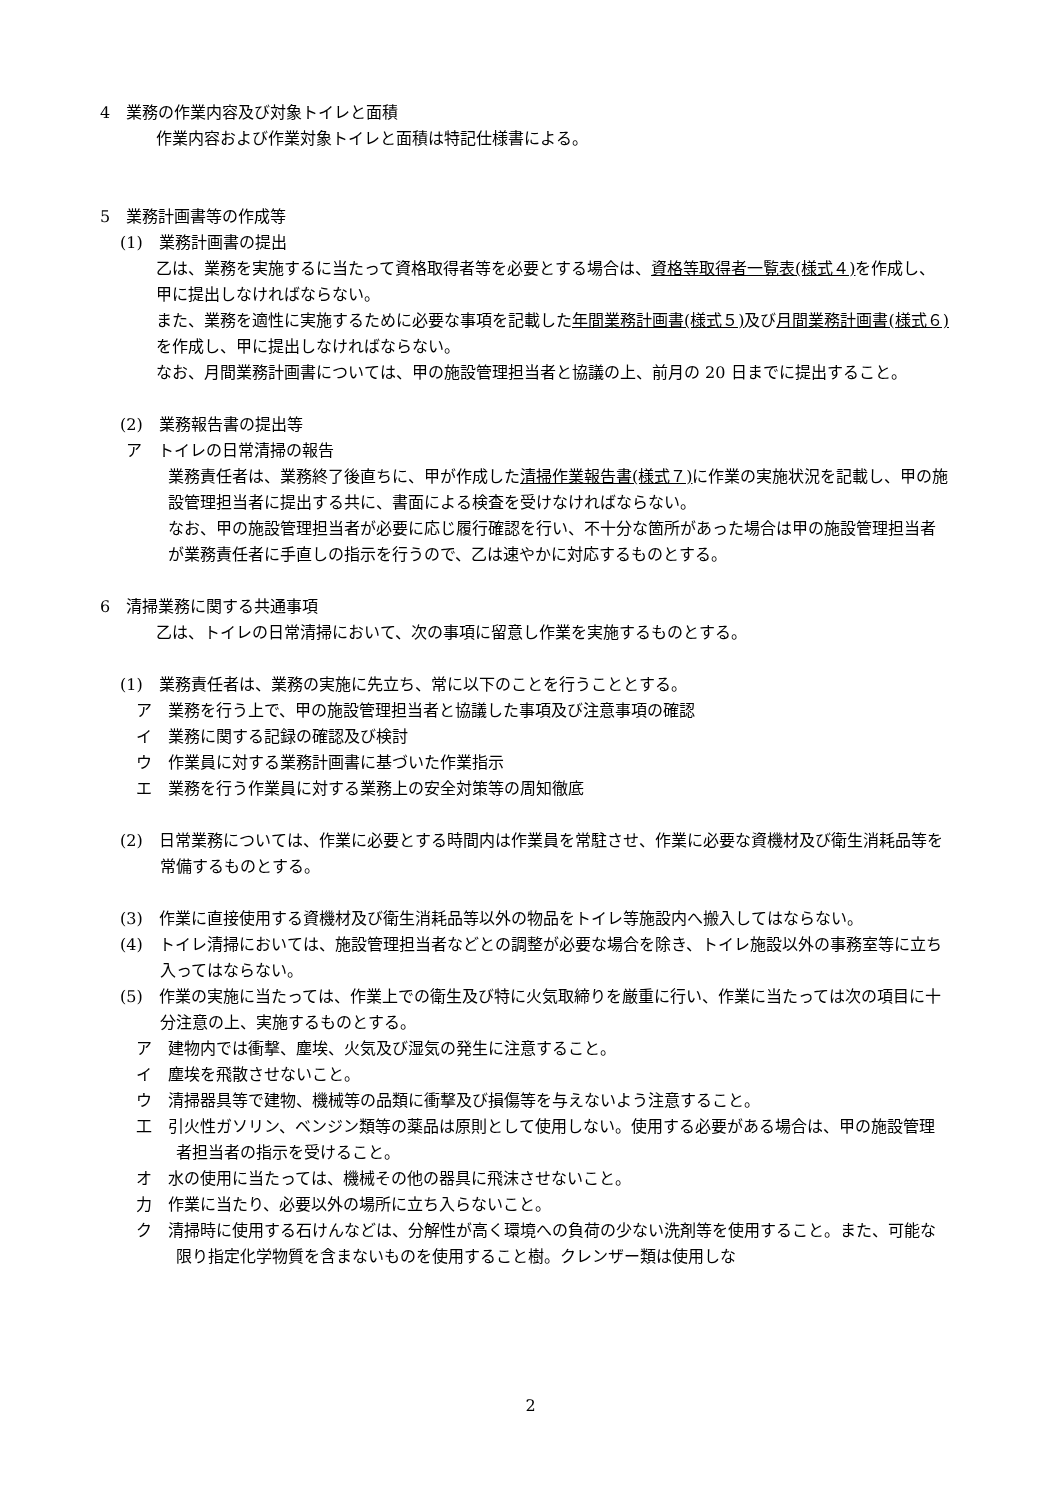4　業務の作業内容及び対象トイレと面積
作業内容および作業対象トイレと面積は特記仕様書による。
5　業務計画書等の作成等
(1)　業務計画書の提出
乙は、業務を実施するに当たって資格取得者等を必要とする場合は、資格等取得者一覧表(様式４) を作成し、甲に提出しなければならない。
また、業務を適性に実施するために必要な事項を記載した年間業務計画書(様式５) 及び月間業務計画書(様式６) を作成し、甲に提出しなければならない。
なお、月間業務計画書については、甲の施設管理担当者と協議の上、前月の 20 日までに提出すること。
(2)　業務報告書の提出等
ア　トイレの日常清掃の報告
業務責任者は、業務終了後直ちに、甲が作成した清掃作業報告書(様式７) に作業の実施状況を記載し、甲の施設管理担当者に提出する共に、書面による検査を受けなければならない。
なお、甲の施設管理担当者が必要に応じ履行確認を行い、不十分な箇所があった場合は甲の施設管理担当者が業務責任者に手直しの指示を行うので、乙は速やかに対応するものとする。
6　清掃業務に関する共通事項
乙は、トイレの日常清掃において、次の事項に留意し作業を実施するものとする。
(1)　業務責任者は、業務の実施に先立ち、常に以下のことを行うこととする。
ア　業務を行う上で、甲の施設管理担当者と協議した事項及び注意事項の確認
イ　業務に関する記録の確認及び検討
ウ　作業員に対する業務計画書に基づいた作業指示
エ　業務を行う作業員に対する業務上の安全対策等の周知徹底
(2)　日常業務については、作業に必要とする時間内は作業員を常駐させ、作業に必要な資機材及び衛生消耗品等を常備するものとする。
(3)　作業に直接使用する資機材及び衛生消耗品等以外の物品をトイレ等施設内へ搬入してはならない。
(4)　トイレ清掃においては、施設管理担当者などとの調整が必要な場合を除き、トイレ施設以外の事務室等に立ち入ってはならない。
(5)　作業の実施に当たっては、作業上での衛生及び特に火気取締りを厳重に行い、作業に当たっては次の項目に十分注意の上、実施するものとする。
ア　建物内では衝撃、塵埃、火気及び湿気の発生に注意すること。
イ　塵埃を飛散させないこと。
ウ　清掃器具等で建物、機械等の品類に衝撃及び損傷等を与えないよう注意すること。
工　引火性ガソリン、ベンジン類等の薬品は原則として使用しない。使用する必要がある場合は、甲の施設管理者担当者の指示を受けること。
オ　水の使用に当たっては、機械その他の器具に飛沫させないこと。
力　作業に当たり、必要以外の場所に立ち入らないこと。
ク　清掃時に使用する石けんなどは、分解性が高く環境への負荷の少ない洗剤等を使用すること。また、可能な限り指定化学物質を含まないものを使用すること樹。クレンザー類は使用しな
2